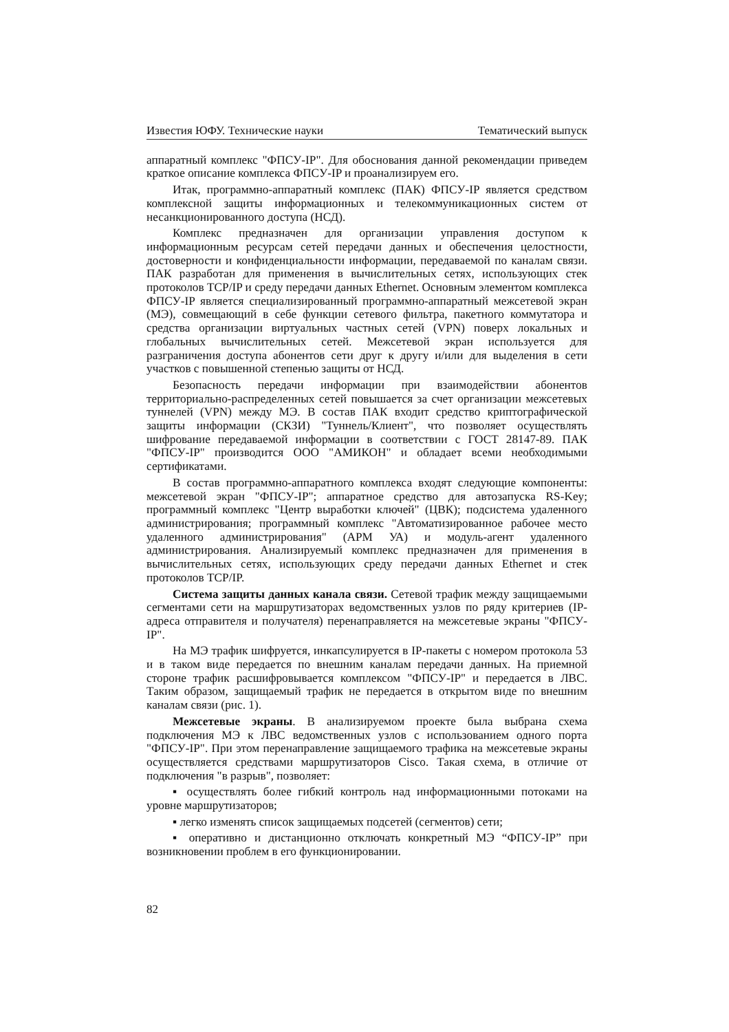Известия ЮФУ. Технические науки Тематический выпуск
аппаратный комплекс "ФПСУ-IP". Для обоснования данной рекомендации приведем краткое описание комплекса ФПСУ-IP и проанализируем его.
Итак, программно-аппаратный комплекс (ПАК) ФПСУ-IP является средством комплексной защиты информационных и телекоммуникационных систем от несанкционированного доступа (НСД).
Комплекс предназначен для организации управления доступом к информационным ресурсам сетей передачи данных и обеспечения целостности, достоверности и конфиденциальности информации, передаваемой по каналам связи. ПАК разработан для применения в вычислительных сетях, использующих стек протоколов TCP/IP и среду передачи данных Ethernet. Основным элементом комплекса ФПСУ-IP является специализированный программно-аппаратный межсетевой экран (МЭ), совмещающий в себе функции сетевого фильтра, пакетного коммутатора и средства организации виртуальных частных сетей (VPN) поверх локальных и глобальных вычислительных сетей. Межсетевой экран используется для разграничения доступа абонентов сети друг к другу и/или для выделения в сети участков с повышенной степенью защиты от НСД.
Безопасность передачи информации при взаимодействии абонентов территориально-распределенных сетей повышается за счет организации межсетевых туннелей (VPN) между МЭ. В состав ПАК входит средство криптографической защиты информации (СКЗИ) "Туннель/Клиент", что позволяет осуществлять шифрование передаваемой информации в соответствии с ГОСТ 28147-89. ПАК "ФПСУ-IP" производится ООО "АМИКОН" и обладает всеми необходимыми сертификатами.
В состав программно-аппаратного комплекса входят следующие компоненты: межсетевой экран "ФПСУ-IP"; аппаратное средство для автозапуска RS-Key; программный комплекс "Центр выработки ключей" (ЦВК); подсистема удаленного администрирования; программный комплекс "Автоматизированное рабочее место удаленного администрирования" (АРМ УА) и модуль-агент удаленного администрирования. Анализируемый комплекс предназначен для применения в вычислительных сетях, использующих среду передачи данных Ethernet и стек протоколов TCP/IP.
Система защиты данных канала связи. Сетевой трафик между защищаемыми сегментами сети на маршрутизаторах ведомственных узлов по ряду критериев (IP-адреса отправителя и получателя) перенаправляется на межсетевые экраны "ФПСУ-IP".
На МЭ трафик шифруется, инкапсулируется в IP-пакеты с номером протокола 53 и в таком виде передается по внешним каналам передачи данных. На приемной стороне трафик расшифровывается комплексом "ФПСУ-IP" и передается в ЛВС. Таким образом, защищаемый трафик не передается в открытом виде по внешним каналам связи (рис. 1).
Межсетевые экраны. В анализируемом проекте была выбрана схема подключения МЭ к ЛВС ведомственных узлов с использованием одного порта "ФПСУ-IP". При этом перенаправление защищаемого трафика на межсетевые экраны осуществляется средствами маршрутизаторов Cisco. Такая схема, в отличие от подключения "в разрыв", позволяет:
▪ осуществлять более гибкий контроль над информационными потоками на уровне маршрутизаторов;
▪ легко изменять список защищаемых подсетей (сегментов) сети;
▪ оперативно и дистанционно отключать конкретный МЭ “ФПСУ-IP” при возникновении проблем в его функционировании.
82